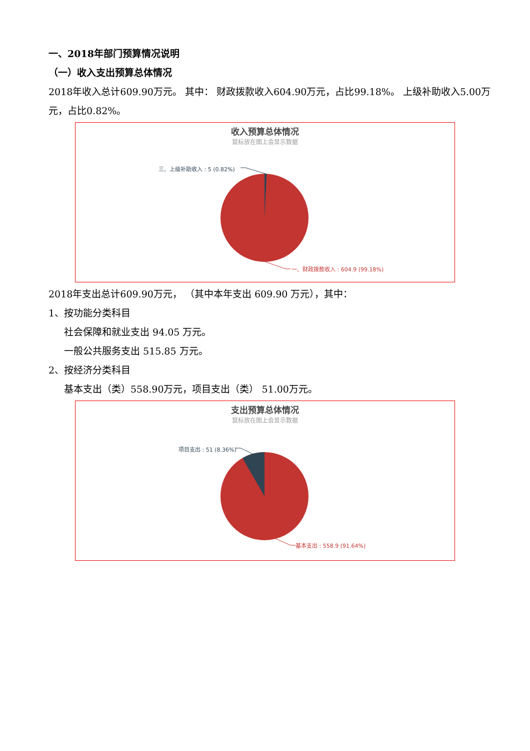一、2018年部门预算情况说明
（一）收入支出预算总体情况
2018年收入总计609.90万元。 其中： 财政拨款收入604.90万元，占比99.18%。 上级补助收入5.00万元，占比0.82%。
收入预算总体情况
鼠标放在图上会显示数据
三、上级补助收入 : 5 (0.82%)
一、财政拨款收入 : 604.9 (99.18%)
2018年支出总计609.90万元， （其中本年支出 609.90 万元），其中：
1、按功能分类科目
社会保障和就业支出 94.05 万元。
一般公共服务支出 515.85 万元。
2、按经济分类科目
基本支出（类）558.90万元，项目支出（类） 51.00万元。
支出预算总体情况
鼠标放在图上会显示数据
项目支出 : 51 (8.36%)
基本支出 : 558.9 (91.64%)